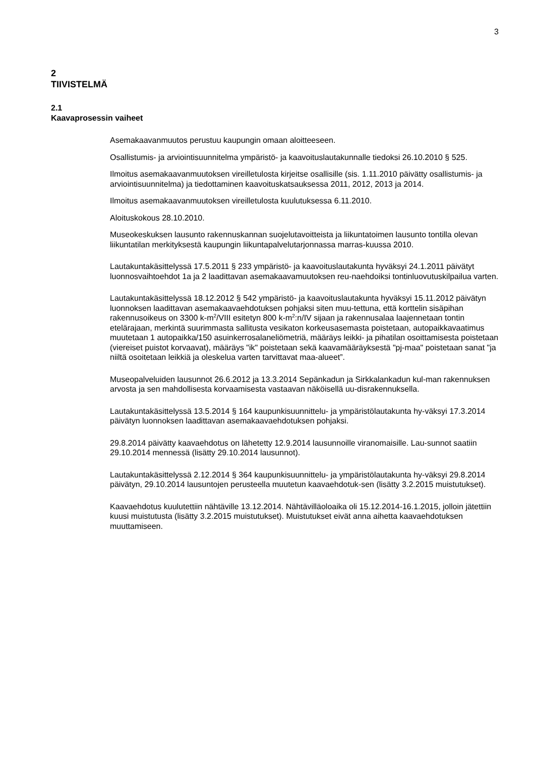3
2
TIIVISTELMÄ
2.1
Kaavaprosessin vaiheet
Asemakaavanmuutos perustuu kaupungin omaan aloitteeseen.
Osallistumis- ja arviointisuunnitelma ympäristö- ja kaavoituslautakunnalle tiedoksi 26.10.2010 § 525.
Ilmoitus asemakaavanmuutoksen vireilletulosta kirjeitse osallisille (sis. 1.11.2010 päivätty osallistumis- ja arviointisuunnitelma) ja tiedottaminen kaavoituskatsauksessa 2011, 2012, 2013 ja 2014.
Ilmoitus asemakaavanmuutoksen vireilletulosta kuulutuksessa 6.11.2010.
Aloituskokous 28.10.2010.
Museokeskuksen lausunto rakennuskannan suojelutavoitteista ja liikuntatoimen lausunto tontilla olevan liikuntatilan merkityksestä kaupungin liikuntapalvelutarjonnassa marras-kuussa 2010.
Lautakuntakäsittelyssä 17.5.2011 § 233 ympäristö- ja kaavoituslautakunta hyväksyi 24.1.2011 päivätyt luonnosvaihtoehdot 1a ja 2 laadittavan asemakaavamuutoksen reu-naehdoiksi tontinluovutuskilpailua varten.
Lautakuntakäsittelyssä 18.12.2012 § 542 ympäristö- ja kaavoituslautakunta hyväksyi 15.11.2012 päivätyn luonnoksen laadittavan asemakaavaehdotuksen pohjaksi siten muu-tettuna, että korttelin sisäpihan rakennusoikeus on 3300 k-m<sup>2</sup>/VIII esitetyn 800 k-m<sup>2</sup>:n/IV sijaan ja rakennusalaa laajennetaan tontin etelärajaan, merkintä suurimmasta sallitusta vesikaton korkeusasemasta poistetaan, autopaikkavaatimus muutetaan 1 autopaikka/150 asuinkerrosalaneliömetriä, määräys leikki- ja pihatilan osoittamisesta poistetaan (viereiset puistot korvaavat), määräys "ik" poistetaan sekä kaavamääräyksestä "pj-maa" poistetaan sanat "ja niiltä osoitetaan leikkiä ja oleskelua varten tarvittavat maa-alueet”.
Museopalveluiden lausunnot 26.6.2012 ja 13.3.2014 Sepänkadun ja Sirkkalankadun kul-man rakennuksen arvosta ja sen mahdollisesta korvaamisesta vastaavan näköisellä uu-disrakennuksella.
Lautakuntakäsittelyssä 13.5.2014 § 164 kaupunkisuunnittelu- ja ympäristölautakunta hy-väksyi 17.3.2014 päivätyn luonnoksen laadittavan asemakaavaehdotuksen pohjaksi.
29.8.2014 päivätty kaavaehdotus on lähetetty 12.9.2014 lausunnoille viranomaisille. Lau-sunnot saatiin 29.10.2014 mennessä (lisätty 29.10.2014 lausunnot).
Lautakuntakäsittelyssä 2.12.2014 § 364 kaupunkisuunnittelu- ja ympäristölautakunta hy-väksyi 29.8.2014 päivätyn, 29.10.2014 lausuntojen perusteella muutetun kaavaehdotuk-sen (lisätty 3.2.2015 muistutukset).
Kaavaehdotus kuulutettiin nähtäville 13.12.2014. Nähtävilläoloaika oli 15.12.2014-16.1.2015, jolloin jätettiin kuusi muistutusta (lisätty 3.2.2015 muistutukset). Muistutukset eivät anna aihetta kaavaehdotuksen muuttamiseen.